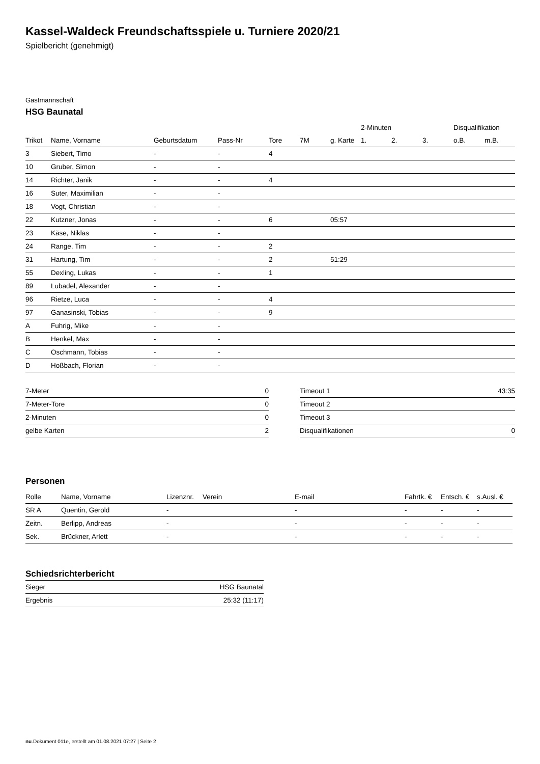Kassel-Waldeck Freundschaftsspiele u. Turniere 2020/21
Spielbericht (genehmigt)
Gastmannschaft
HSG Baunatal
| | | | | | | | 2-Minuten | | | Disqualifikation | |
| --- | --- | --- | --- | --- | --- | --- | --- | --- | --- | --- | --- |
| Trikot | Name, Vorname | Geburtsdatum | Pass-Nr | Tore | 7M | g. Karte | 1. | 2. | 3. | o.B. | m.B. |
| 3 | Siebert, Timo | - | - | 4 | | | | | | | |
| 10 | Gruber, Simon | - | - | | | | | | | | |
| 14 | Richter, Janik | - | - | 4 | | | | | | | |
| 16 | Suter, Maximilian | - | - | | | | | | | | |
| 18 | Vogt, Christian | - | - | | | | | | | | |
| 22 | Kutzner, Jonas | - | - | 6 | | 05:57 | | | | | |
| 23 | Käse, Niklas | - | - | | | | | | | | |
| 24 | Range, Tim | - | - | 2 | | | | | | | |
| 31 | Hartung, Tim | - | - | 2 | | 51:29 | | | | | |
| 55 | Dexling, Lukas | - | - | 1 | | | | | | | |
| 89 | Lubadel, Alexander | - | - | | | | | | | | |
| 96 | Rietze, Luca | - | - | 4 | | | | | | | |
| 97 | Ganasinski, Tobias | - | - | 9 | | | | | | | |
| A | Fuhrig, Mike | - | - | | | | | | | | |
| B | Henkel, Max | - | - | | | | | | | | |
| C | Oschmann, Tobias | - | - | | | | | | | | |
| D | Hoßbach, Florian | - | - | | | | | | | | |
| 7-Meter | 0 |
| 7-Meter-Tore | 0 |
| 2-Minuten | 0 |
| gelbe Karten | 2 |
| Timeout 1 | 43:35 |
| Timeout 2 | |
| Timeout 3 | |
| Disqualifikationen | 0 |
Personen
| Rolle | Name, Vorname | Lizenznr. | Verein | E-mail | Fahrtk. € | Entsch. € | s.Ausl. € |
| --- | --- | --- | --- | --- | --- | --- | --- |
| SR A | Quentin, Gerold | - | | - | - | - | - |
| Zeitn. | Berlipp, Andreas | - | | - | - | - | - |
| Sek. | Brückner, Arlett | - | | - | - | - | - |
Schiedsrichterbericht
| Sieger | HSG Baunatal |
| Ergebnis | 25:32 (11:17) |
nu.Dokument 011e, erstellt am 01.08.2021 07:27 | Seite 2